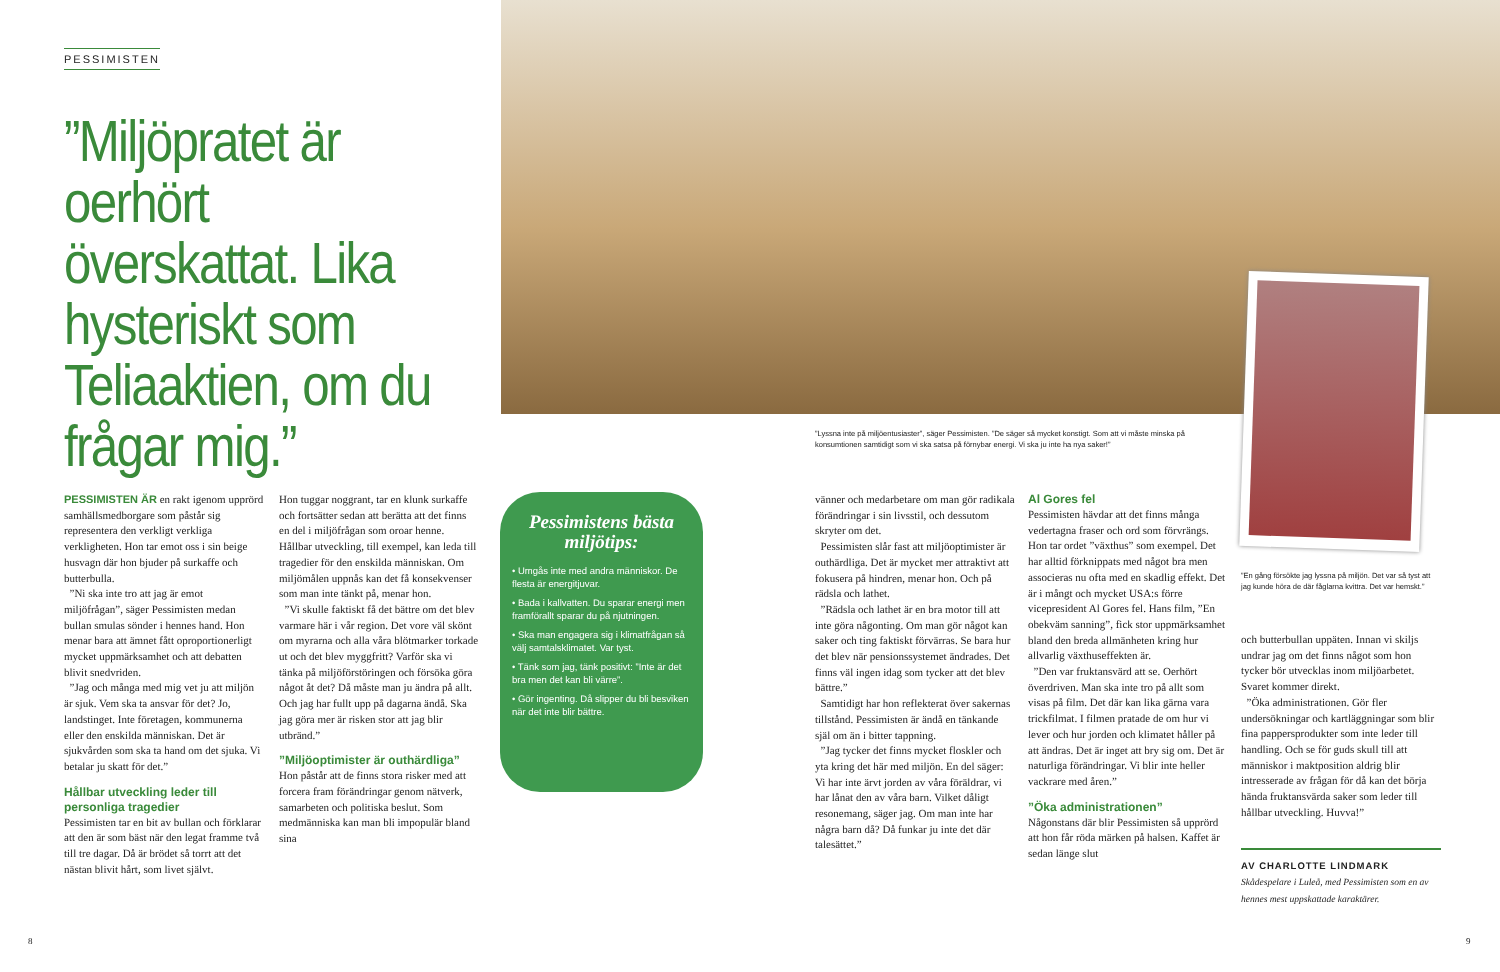PESSIMISTEN
”Miljöpratet är oerhört överskattat. Lika hysteriskt som Teliaaktien, om du frågar mig.”
”Lyssna inte på miljöentusiaster”, säger Pessimisten. ”De säger så mycket konstigt. Som att vi måste minska på konsumtionen samtidigt som vi ska satsa på förnybar energi. Vi ska ju inte ha nya saker!”
”En gång försökte jag lyssna på miljön. Det var så tyst att jag kunde höra de där fåglarna kvittra. Det var hemskt.”
PESSIMISTEN ÄR en rakt igenom upprörd samhällsmedborgare som påstår sig representera den verkligt verkliga verkligheten. Hon tar emot oss i sin beige husvagn där hon bjuder på surkaffe och butterbulla.
”Ni ska inte tro att jag är emot miljöfrågan”, säger Pessimisten medan bullan smulas sönder i hennes hand. Hon menar bara att ämnet fått oproportionerligt mycket uppmärksamhet och att debatten blivit snedvriden.
”Jag och många med mig vet ju att miljön är sjuk. Vem ska ta ansvar för det? Jo, landstinget. Inte företagen, kommunerna eller den enskilda människan. Det är sjukvården som ska ta hand om det sjuka. Vi betalar ju skatt för det.”
Hållbar utveckling leder till personliga tragedier
Pessimisten tar en bit av bullan och förklarar att den är som bäst när den legat framme två till tre dagar. Då är brödet så torrt att det nästan blivit hårt, som livet självt.
Hon tuggar noggrant, tar en klunk surkaffe och fortsätter sedan att berätta att det finns en del i miljöfrågan som oroar henne. Hållbar utveckling, till exempel, kan leda till tragedier för den enskilda människan. Om miljömålen uppnås kan det få konsekvenser som man inte tänkt på, menar hon.
”Vi skulle faktiskt få det bättre om det blev varmare här i vår region. Det vore väl skönt om myrarna och alla våra blötmarker torkade ut och det blev myggfritt? Varför ska vi tänka på miljöförstöringen och försöka göra något åt det? Då måste man ju ändra på allt. Och jag har fullt upp på dagarna ändå. Ska jag göra mer är risken stor att jag blir utbränd.”
”Miljöoptimister är outhärdliga”
Hon påstår att de finns stora risker med att forcera fram förändringar genom nätverk, samarbeten och politiska beslut. Som medmänniska kan man bli impopulär bland sina
Pessimistens bästa miljötips:
• Umgås inte med andra människor. De flesta är energitjuvar.
• Bada i kallvatten. Du sparar energi men framförallt sparar du på njutningen.
• Ska man engagera sig i klimatfrågan så välj samtalsklimatet. Var tyst.
• Tänk som jag, tänk positivt: ”Inte är det bra men det kan bli värre”.
• Gör ingenting. Då slipper du bli besviken när det inte blir bättre.
vänner och medarbetare om man gör radikala förändringar i sin livsstil, och dessutom skryter om det.
Pessimisten slår fast att miljöoptimister är outhärdliga. Det är mycket mer attraktivt att fokusera på hindren, menar hon. Och på rädsla och lathet.
”Rädsla och lathet är en bra motor till att inte göra någonting. Om man gör något kan saker och ting faktiskt förvärras. Se bara hur det blev när pensionssystemet ändrades. Det finns väl ingen idag som tycker att det blev bättre.”
Samtidigt har hon reflekterat över sakernas tillstånd. Pessimisten är ändå en tänkande själ om än i bitter tappning.
”Jag tycker det finns mycket floskler och yta kring det här med miljön. En del säger: Vi har inte ärvt jorden av våra föräldrar, vi har lånat den av våra barn. Vilket dåligt resonemang, säger jag. Om man inte har några barn då? Då funkar ju inte det där talesättet.”
Al Gores fel
Pessimisten hävdar att det finns många vedertagna fraser och ord som förvrängs. Hon tar ordet ”växthus” som exempel. Det har alltid förknippats med något bra men associeras nu ofta med en skadlig effekt. Det är i mångt och mycket USA:s förre vicepresident Al Gores fel. Hans film, ”En obekväm sanning”, fick stor uppmärksamhet bland den breda allmänheten kring hur allvarlig växthuseffekten är.
”Den var fruktansvärd att se. Oerhört överdriven. Man ska inte tro på allt som visas på film. Det där kan lika gärna vara trickfilmat. I filmen pratade de om hur vi lever och hur jorden och klimatet håller på att ändras. Det är inget att bry sig om. Det är naturliga förändringar. Vi blir inte heller vackrare med åren.”
”Öka administrationen”
Någonstans där blir Pessimisten så upprörd att hon får röda märken på halsen. Kaffet är sedan länge slut
och butterbullan uppäten. Innan vi skiljs undrar jag om det finns något som hon tycker bör utvecklas inom miljöarbetet. Svaret kommer direkt.
”Öka administrationen. Gör fler undersökningar och kartläggningar som blir fina pappersprodukter som inte leder till handling. Och se för guds skull till att människor i maktposition aldrig blir intresserade av frågan för då kan det börja hända fruktansvärda saker som leder till hållbar utveckling. Huvva!”
AV CHARLOTTE LINDMARK
Skådespelare i Luleå, med Pessimisten som en av hennes mest uppskattade karaktärer.
8 9